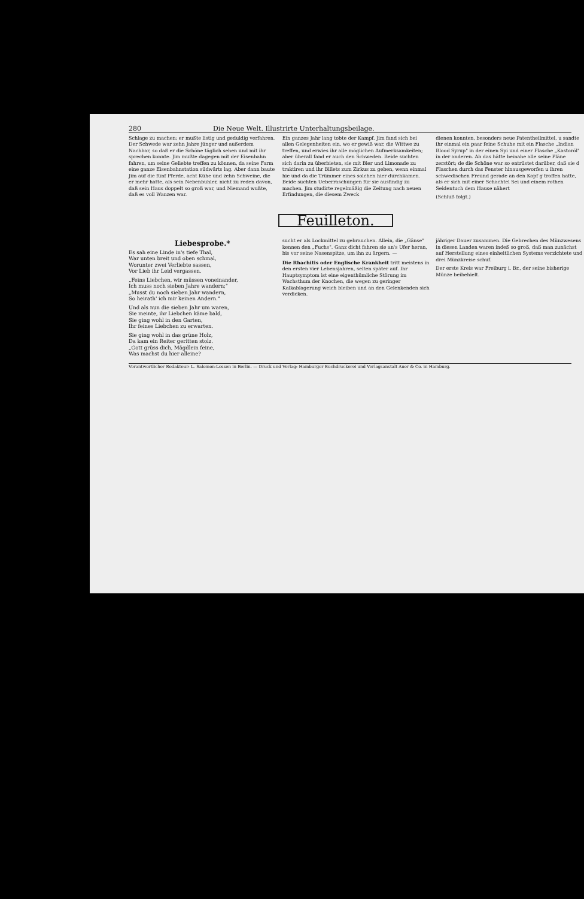280 Die Neue Welt. Illustrirte Unterhaltungsbeilage.
Schlage zu machen; er mußte listig und geduldig verfahren. Der Schwede war zehn Jahre jünger und außerdem Nachbar, so daß er die Schöne täglich sehen und mit ihr sprechen konnte. Jim mußte dagegen mit der Eisenbahn fahren, um seine Geliebte treffen zu können, da seine Farm eine ganze Eisenbahnstation südwärts lag. Aber dann baute Jim auf die fünf Pferde, acht Kühe und zehn Schweine, die er mehr hatte, als sein Nebenbuhler, nicht zu reden davon, daß sein Haus doppelt so groß war, und Niemand wußte, daß es voll Wanzen war.
Ein ganzes Jahr lang tobte der Kampf. Jim fand sich bei allen Gelegenheiten ein, wo er gewiß war, die Wittwe zu treffen, und erwies ihr alle möglichen Aufmerksamkeiten; aber überall fand er auch den Schweden. Beide suchten sich darin zu überbieten, sie mit Bier und Limonade zu traktiren und ihr Billets zum Zirkus zu geben, wenn einmal hie und da die Trümmer eines solchen hier durchkamen. Beide suchten Ueberraschungen für sie ausfindig zu machen. Jim studirte regelmäßig die Zeitung nach neuen Erfindungen, die diesem Zweck
dienen konnten, besonders neue Patentheilmittel, u sandte ihr einmal ein paar feine Schuhe mit ein Flasche „Indian Blood Syrup" in der einen Spi und einer Flasche „Kastoröl" in der anderen. Ab das hätte beinahe alle seine Pläne zerstört; de die Schöne war so entrüstet darüber, daß sie d Flaschen durch das Fenster hinausgeworfen u ihren schwedischen Freund gerade an den Kopf g troffen hatte, als er sich mit einer Schachtel Sei und einem rothen Seidentuch dem Hause nähert
(Schluß folgt.)
Feuilleton.
Liebesprobe.*
Es sah eine Linde in's tiefe Thal,
War unten breit und oben schmal,
Worunter zwei Verliebte sassen,
Vor Lieb ihr Leid vergassen.
„Feins Liebchen, wir müssen voneinander,
Ich muss noch sieben Jahre wandern;"
„Musst du noch sieben Jahr wandern,
So heirath' ich mir keinen Andern."
Und als nun die sieben Jahr um waren,
Sie meinte, ihr Liebchen käme bald,
Sie ging wohl in den Garten,
Ihr feines Liebchen zu erwarten.
Sie ging wohl in das grüne Holz,
Da kam ein Reiter geritten stolz.
„Gott grüss dich, Mägdlein feine,
Was machst du hier alleine?
sucht er als Lockmittel zu gebrauchen. Allein, die „Gänse" kennen den „Fuchs". Ganz dicht fahren sie an's Ufer heran, bis vor seine Nasenspitze, um ihn zu ärgern. —
Die Rhachitis oder Englische Krankheit tritt meistens in den ersten vier Lebensjahren, selten später auf. Ihr Hauptsymptom ist eine eigenthümliche Störung im Wachsthum der Knochen, die wegen zu geringer Kalkablagerung weich bleiben und an den Gelenkenden sich verdicken.
jähriger Dauer zusammen. Die Gebrechen des Münzwesens in diesen Landen waren indeß so groß, daß man zunächst auf Herstellung eines einheitlichen Systems verzichtete und drei Münzkreise schuf.
Der erste Kreis war Freiburg i. Br., der seine bisherige Münze beibehielt.
Verantwortlicher Redakteur: L. Salomon-Lessen in Berlin. — Druck und Verlag: Hamburger Buchdruckerei und Verlagsanstalt Auer & Co. in Hamburg.